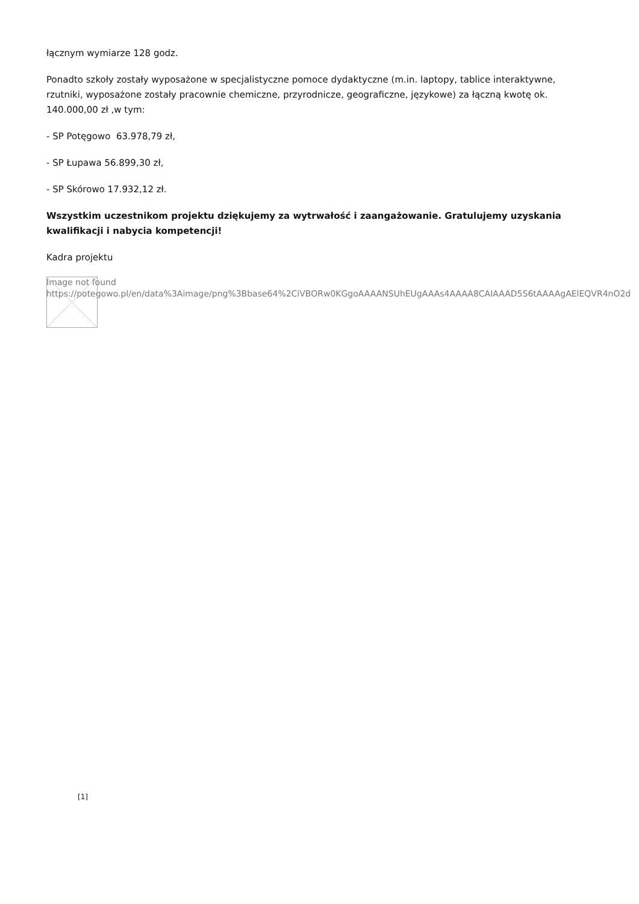łącznym wymiarze 128 godz.
Ponadto szkoły zostały wyposażone w specjalistyczne pomoce dydaktyczne (m.in. laptopy, tablice interaktywne, rzutniki, wyposażone zostały pracownie chemiczne, przyrodnicze, geograficzne, językowe) za łączną kwotę ok. 140.000,00 zł ,w tym:
- SP Potęgowo 63.978,79 zł,
- SP Łupawa 56.899,30 zł,
- SP Skórowo 17.932,12 zł.
Wszystkim uczestnikom projektu dziękujemy za wytrwałość i zaangażowanie. Gratulujemy uzyskania kwalifikacji i nabycia kompetencji!
Kadra projektu
Image not found
https://potegowo.pl/en/data%3Aimage/png%3Bbase64%2CiVBORw0KGgoAAAANSUhEUgAAAs4AAAA8CAIAAAD5S6tAAAAgAElEQVR4nO2d
[1]